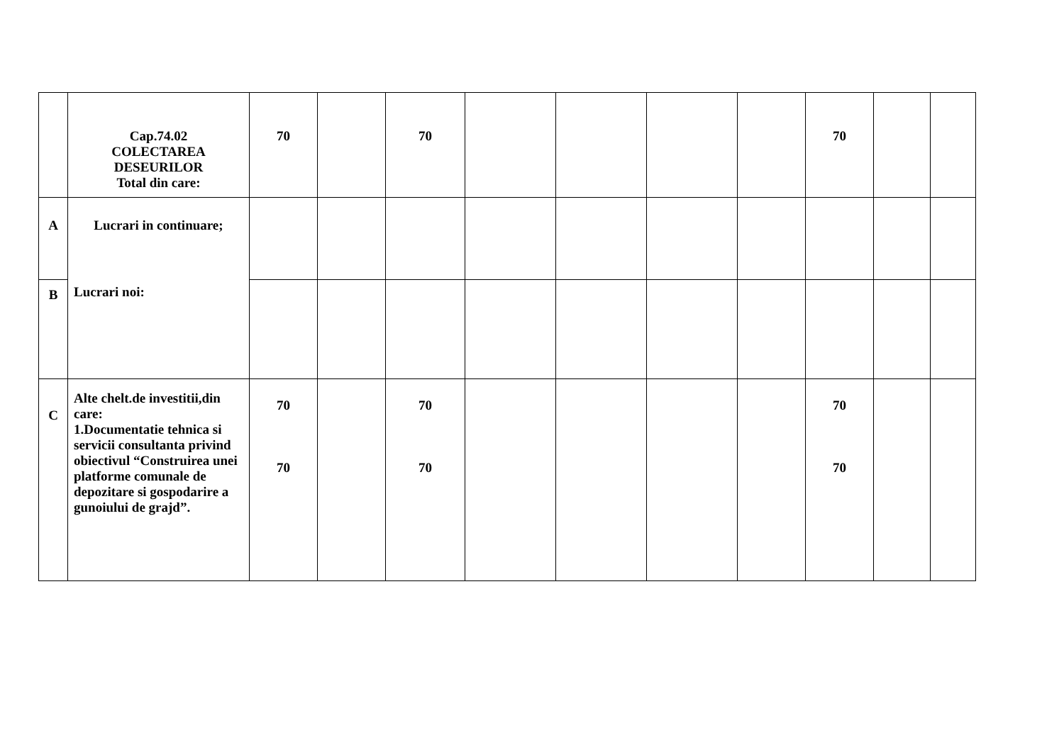| | Cap.74.02 COLECTAREA DESEURILOR Total din care: | 70 | | 70 | | | | | 70 | | |
| A | Lucrari in continuare; Lucrari noi: | | | | | | | | | | |
| B | | | | | | | | | | | |
| C | Alte chelt.de investitii,din care: 1.Documentatie tehnica si servicii consultanta privind obiectivul “Construirea unei platforme comunale de depozitare si gospodarire a gunoiului de grajd”. | 70 70 | | 70 70 | | | | | 70 70 | | |